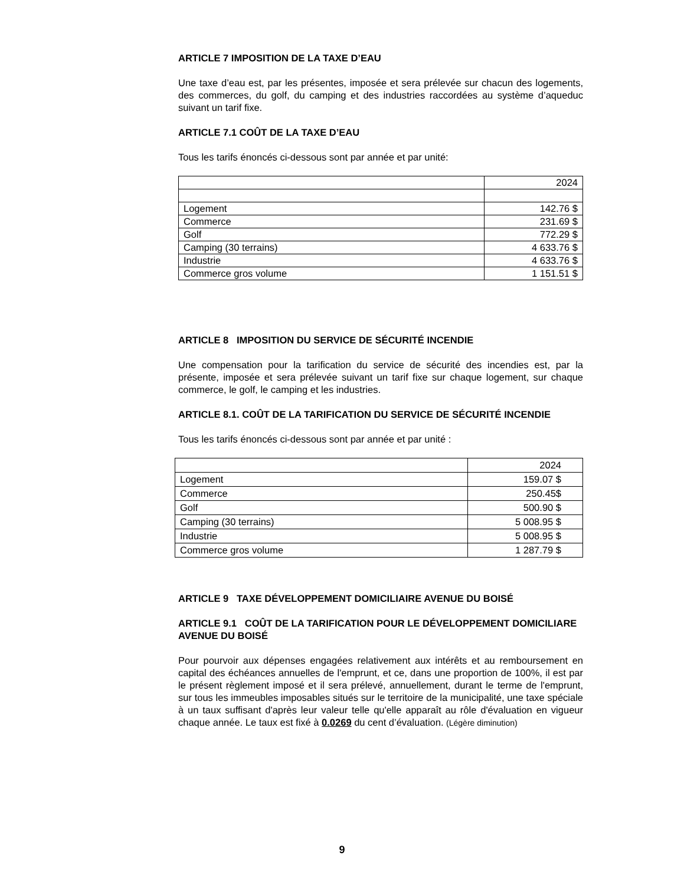ARTICLE 7 IMPOSITION DE LA TAXE D’EAU
Une taxe d’eau est, par les présentes, imposée et sera prélevée sur chacun des logements, des commerces, du golf, du camping et des industries raccordées au système d’aqueduc suivant un tarif fixe.
ARTICLE 7.1 COÛT DE LA TAXE D’EAU
Tous les tarifs énoncés ci-dessous sont par année et par unité:
| | 2024 |
| Logement | 142.76 $ |
| Commerce | 231.69 $ |
| Golf | 772.29 $ |
| Camping (30 terrains) | 4 633.76 $ |
| Industrie | 4 633.76 $ |
| Commerce gros volume | 1 151.51 $ |
ARTICLE 8 IMPOSITION DU SERVICE DE SÉCURITÉ INCENDIE
Une compensation pour la tarification du service de sécurité des incendies est, par la présente, imposée et sera prélevée suivant un tarif fixe sur chaque logement, sur chaque commerce, le golf, le camping et les industries.
ARTICLE 8.1. COÛT DE LA TARIFICATION DU SERVICE DE SÉCURITÉ INCENDIE
Tous les tarifs énoncés ci-dessous sont par année et par unité :
| | 2024 |
| Logement | 159.07 $ |
| Commerce | 250.45$ |
| Golf | 500.90 $ |
| Camping (30 terrains) | 5 008.95 $ |
| Industrie | 5 008.95 $ |
| Commerce gros volume | 1 287.79 $ |
ARTICLE 9 TAXE DÉVELOPPEMENT DOMICILIAIRE AVENUE DU BOISÉ
ARTICLE 9.1 COÛT DE LA TARIFICATION POUR LE DÉVELOPPEMENT DOMICILIARE AVENUE DU BOISÉ
Pour pourvoir aux dépenses engagées relativement aux intérêts et au remboursement en capital des échéances annuelles de l'emprunt, et ce, dans une proportion de 100%, il est par le présent règlement imposé et il sera prélevé, annuellement, durant le terme de l'emprunt, sur tous les immeubles imposables situés sur le territoire de la municipalité, une taxe spéciale à un taux suffisant d'après leur valeur telle qu'elle apparaît au rôle d'évaluation en vigueur chaque année. Le taux est fixé à 0.0269 du cent d’évaluation. (Légère diminution)
9